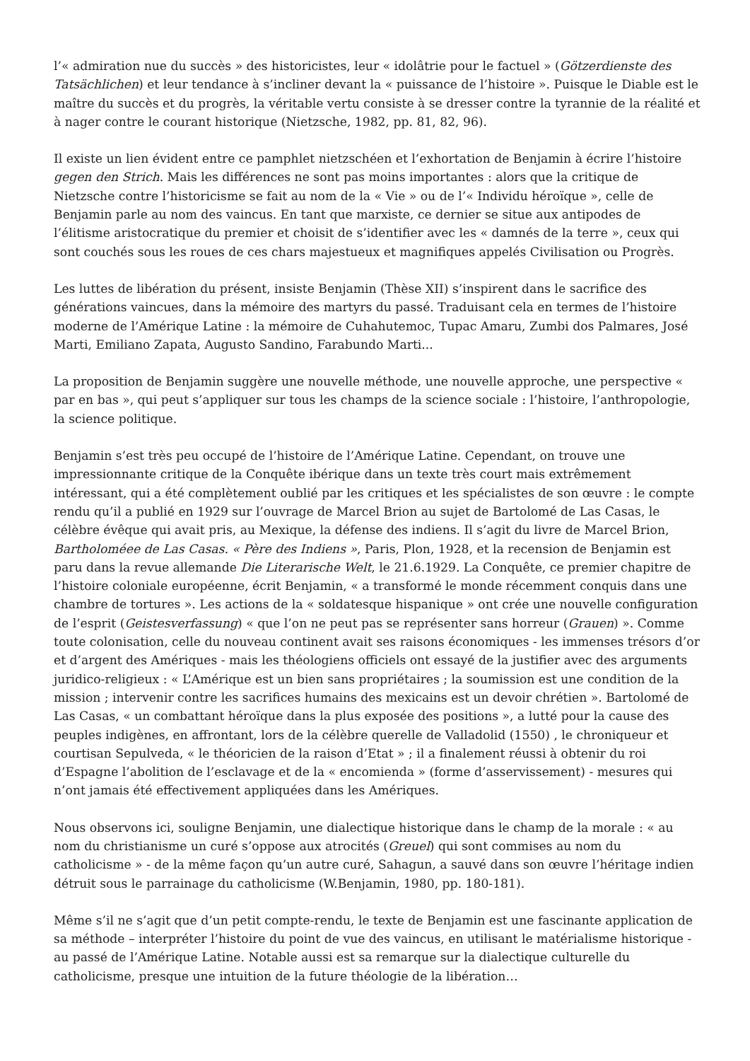l’« admiration nue du succès » des historicistes, leur « idolâtrie pour le factuel » (Götzerdienste des Tatsächlichen) et leur tendance à s’incliner devant la « puissance de l’histoire ». Puisque le Diable est le maître du succès et du progrès, la véritable vertu consiste à se dresser contre la tyrannie de la réalité et à nager contre le courant historique (Nietzsche, 1982, pp. 81, 82, 96).
Il existe un lien évident entre ce pamphlet nietzschéen et l’exhortation de Benjamin à écrire l’histoire gegen den Strich. Mais les différences ne sont pas moins importantes : alors que la critique de Nietzsche contre l’historicisme se fait au nom de la « Vie » ou de l’« Individu héroïque », celle de Benjamin parle au nom des vaincus. En tant que marxiste, ce dernier se situe aux antipodes de l’élitisme aristocratique du premier et choisit de s’identifier avec les « damnés de la terre », ceux qui sont couchés sous les roues de ces chars majestueux et magnifiques appelés Civilisation ou Progrès.
Les luttes de libération du présent, insiste Benjamin (Thèse XII) s’inspirent dans le sacrifice des générations vaincues, dans la mémoire des martyrs du passé. Traduisant cela en termes de l’histoire moderne de l’Amérique Latine : la mémoire de Cuhahutemoc, Tupac Amaru, Zumbi dos Palmares, José Marti, Emiliano Zapata, Augusto Sandino, Farabundo Marti...
La proposition de Benjamin suggère une nouvelle méthode, une nouvelle approche, une perspective « par en bas », qui peut s’appliquer sur tous les champs de la science sociale : l’histoire, l’anthropologie, la science politique.
Benjamin s’est très peu occupé de l’histoire de l’Amérique Latine. Cependant, on trouve une impressionnante critique de la Conquête ibérique dans un texte très court mais extrêmement intéressant, qui a été complètement oublié par les critiques et les spécialistes de son œuvre : le compte rendu qu’il a publié en 1929 sur l’ouvrage de Marcel Brion au sujet de Bartolomé de Las Casas, le célèbre évêque qui avait pris, au Mexique, la défense des indiens. Il s’agit du livre de Marcel Brion, Bartholoméee de Las Casas. « Père des Indiens », Paris, Plon, 1928, et la recension de Benjamin est paru dans la revue allemande Die Literarische Welt, le 21.6.1929. La Conquête, ce premier chapitre de l’histoire coloniale européenne, écrit Benjamin, « a transformé le monde récemment conquis dans une chambre de tortures ». Les actions de la « soldatesque hispanique » ont crée une nouvelle configuration de l’esprit (Geistesverfassung) « que l’on ne peut pas se représenter sans horreur (Grauen) ». Comme toute colonisation, celle du nouveau continent avait ses raisons économiques - les immenses trésors d’or et d’argent des Amériques - mais les théologiens officiels ont essayé de la justifier avec des arguments juridico-religieux : « L’Amérique est un bien sans propriétaires ; la soumission est une condition de la mission ; intervenir contre les sacrifices humains des mexicains est un devoir chrétien ». Bartolomé de Las Casas, « un combattant héroïque dans la plus exposée des positions », a lutté pour la cause des peuples indigènes, en affrontant, lors de la célèbre querelle de Valladolid (1550) , le chroniqueur et courtisan Sepulveda, « le théoricien de la raison d’Etat » ; il a finalement réussi à obtenir du roi d’Espagne l’abolition de l’esclavage et de la « encomienda » (forme d’asservissement) - mesures qui n’ont jamais été effectivement appliquées dans les Amériques.
Nous observons ici, souligne Benjamin, une dialectique historique dans le champ de la morale : « au nom du christianisme un curé s’oppose aux atrocités (Greuel) qui sont commises au nom du catholicisme » - de la même façon qu’un autre curé, Sahagun, a sauvé dans son œuvre l’héritage indien détruit sous le parrainage du catholicisme (W.Benjamin, 1980, pp. 180-181).
Même s’il ne s’agit que d’un petit compte-rendu, le texte de Benjamin est une fascinante application de sa méthode – interpréter l’histoire du point de vue des vaincus, en utilisant le matérialisme historique - au passé de l’Amérique Latine. Notable aussi est sa remarque sur la dialectique culturelle du catholicisme, presque une intuition de la future théologie de la libération…